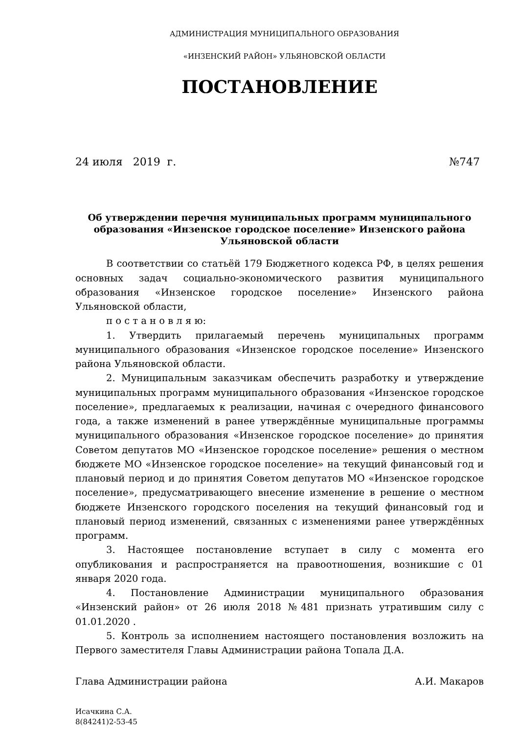АДМИНИСТРАЦИЯ МУНИЦИПАЛЬНОГО ОБРАЗОВАНИЯ
«ИНЗЕНСКИЙ РАЙОН» УЛЬЯНОВСКОЙ ОБЛАСТИ
ПОСТАНОВЛЕНИЕ
24 июля 2019 г. №747
Об утверждении перечня муниципальных программ муниципального образования «Инзенское городское поселение» Инзенского района Ульяновской области
В соответствии со статьёй 179 Бюджетного кодекса РФ, в целях решения основных задач социально-экономического развития муниципального образования «Инзенское городское поселение» Инзенского района Ульяновской области,
п о с т а н о в л я ю:
1. Утвердить прилагаемый перечень муниципальных программ муниципального образования «Инзенское городское поселение» Инзенского района Ульяновской области.
2. Муниципальным заказчикам обеспечить разработку и утверждение муниципальных программ муниципального образования «Инзенское городское поселение», предлагаемых к реализации, начиная с очередного финансового года, а также изменений в ранее утверждённые муниципальные программы муниципального образования «Инзенское городское поселение» до принятия Советом депутатов МО «Инзенское городское поселение» решения о местном бюджете МО «Инзенское городское поселение» на текущий финансовый год и плановый период и до принятия Советом депутатов МО «Инзенское городское поселение», предусматривающего внесение изменение в решение о местном бюджете Инзенского городского поселения на текущий финансовый год и плановый период изменений, связанных с изменениями ранее утверждённых программ.
3. Настоящее постановление вступает в силу с момента его опубликования и распространяется на правоотношения, возникшие с 01 января 2020 года.
4. Постановление Администрации муниципального образования «Инзенский район» от 26 июля 2018 №481 признать утратившим силу с 01.01.2020 .
5. Контроль за исполнением настоящего постановления возложить на Первого заместителя Главы Администрации района Топала Д.А.
Глава Администрации района А.И. Макаров
Исачкина С.А.
8(84241)2-53-45